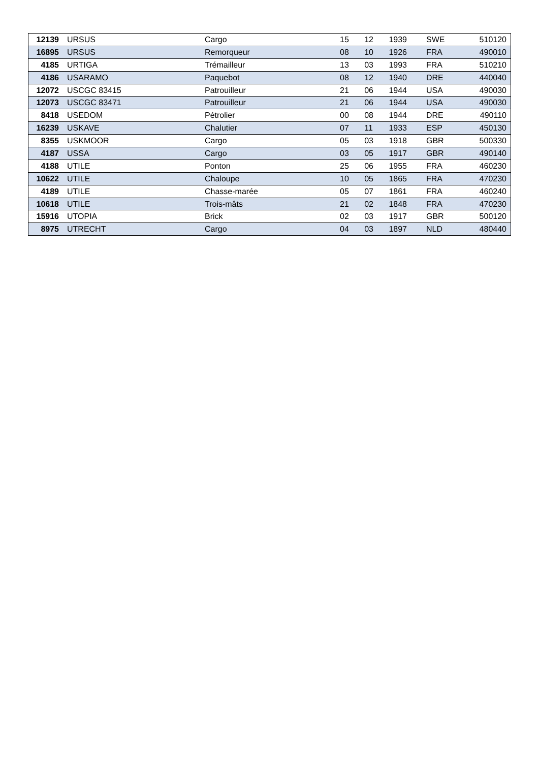| 12139 | URSUS | Cargo | 15 | 12 | 1939 | SWE | 510120 |
| 16895 | URSUS | Remorqueur | 08 | 10 | 1926 | FRA | 490010 |
| 4185 | URTIGA | Trémailleur | 13 | 03 | 1993 | FRA | 510210 |
| 4186 | USARAMO | Paquebot | 08 | 12 | 1940 | DRE | 440040 |
| 12072 | USCGC 83415 | Patrouilleur | 21 | 06 | 1944 | USA | 490030 |
| 12073 | USCGC 83471 | Patrouilleur | 21 | 06 | 1944 | USA | 490030 |
| 8418 | USEDOM | Pétrolier | 00 | 08 | 1944 | DRE | 490110 |
| 16239 | USKAVE | Chalutier | 07 | 11 | 1933 | ESP | 450130 |
| 8355 | USKMOOR | Cargo | 05 | 03 | 1918 | GBR | 500330 |
| 4187 | USSA | Cargo | 03 | 05 | 1917 | GBR | 490140 |
| 4188 | UTILE | Ponton | 25 | 06 | 1955 | FRA | 460230 |
| 10622 | UTILE | Chaloupe | 10 | 05 | 1865 | FRA | 470230 |
| 4189 | UTILE | Chasse-marée | 05 | 07 | 1861 | FRA | 460240 |
| 10618 | UTILE | Trois-mâts | 21 | 02 | 1848 | FRA | 470230 |
| 15916 | UTOPIA | Brick | 02 | 03 | 1917 | GBR | 500120 |
| 8975 | UTRECHT | Cargo | 04 | 03 | 1897 | NLD | 480440 |